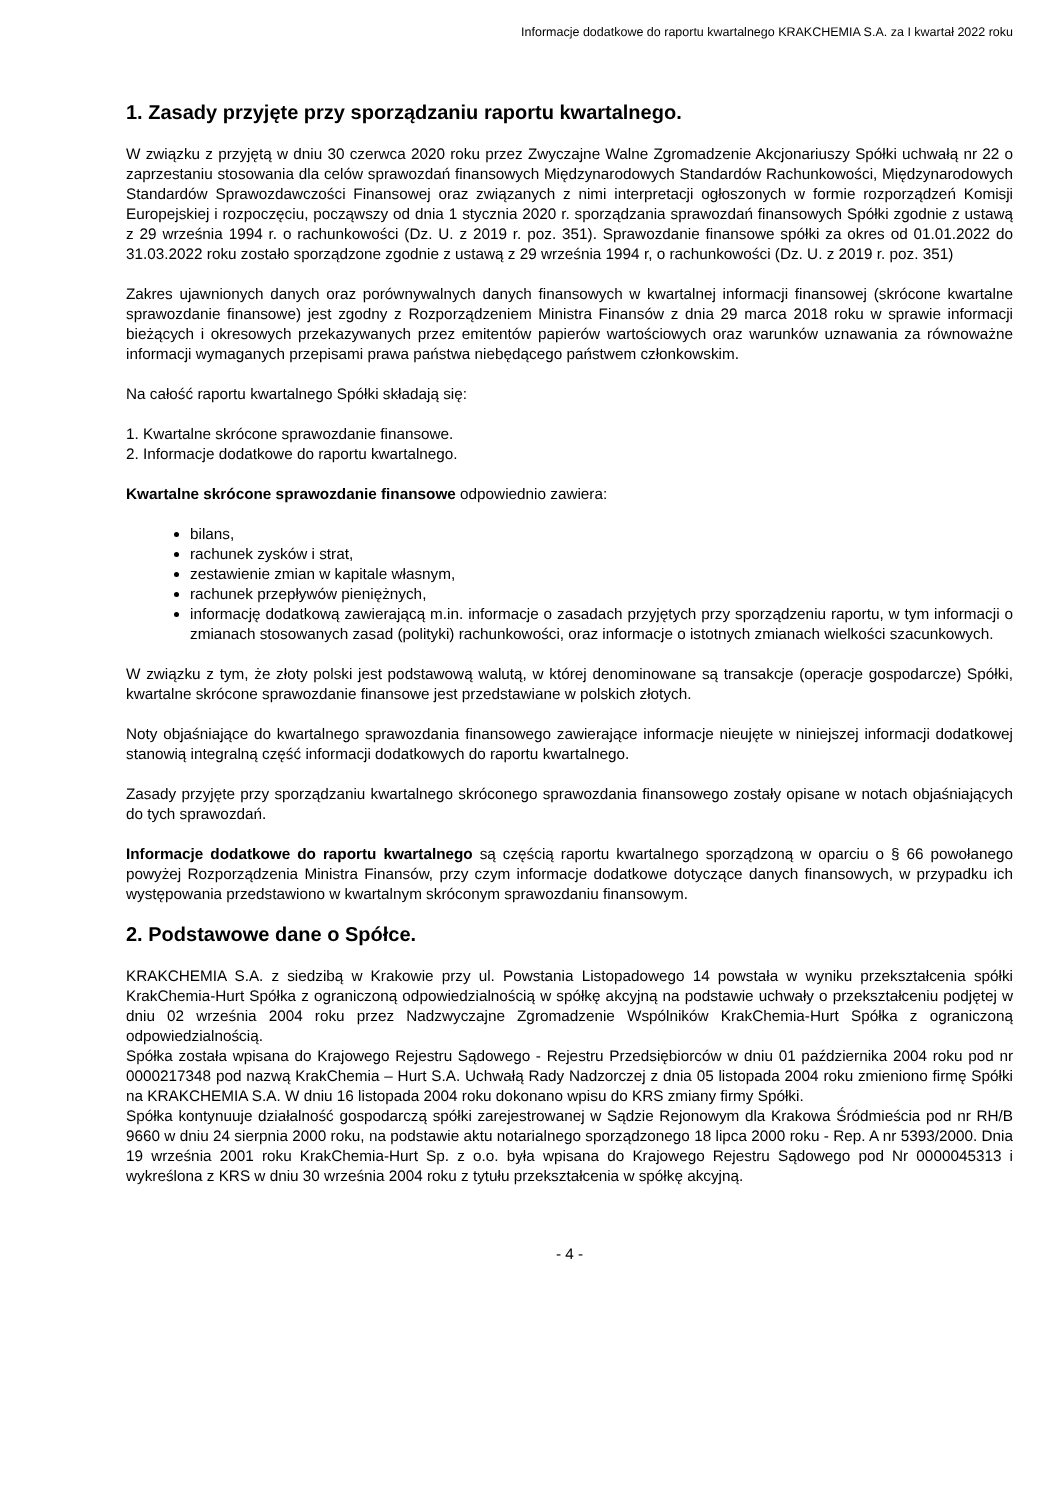Informacje dodatkowe do raportu kwartalnego KRAKCHEMIA S.A. za I kwartał 2022 roku
1. Zasady przyjęte przy sporządzaniu raportu kwartalnego.
W związku z przyjętą w dniu 30 czerwca 2020 roku przez Zwyczajne Walne Zgromadzenie Akcjonariuszy Spółki uchwałą nr 22 o zaprzestaniu stosowania dla celów sprawozdań finansowych Międzynarodowych Standardów Rachunkowości, Międzynarodowych Standardów Sprawozdawczości Finansowej oraz związanych z nimi interpretacji ogłoszonych w formie rozporządzeń Komisji Europejskiej i rozpoczęciu, począwszy od dnia 1 stycznia 2020 r. sporządzania sprawozdań finansowych Spółki zgodnie z ustawą z 29 września 1994 r. o rachunkowości (Dz. U. z 2019 r. poz. 351). Sprawozdanie finansowe spółki za okres od 01.01.2022 do 31.03.2022 roku zostało sporządzone zgodnie z ustawą z 29 września 1994 r, o rachunkowości (Dz. U. z 2019 r. poz. 351)
Zakres ujawnionych danych oraz porównywalnych danych finansowych w kwartalnej informacji finansowej (skrócone kwartalne sprawozdanie finansowe) jest zgodny z Rozporządzeniem Ministra Finansów z dnia 29 marca 2018 roku w sprawie informacji bieżących i okresowych przekazywanych przez emitentów papierów wartościowych oraz warunków uznawania za równoważne informacji wymaganych przepisami prawa państwa niebędącego państwem członkowskim.
Na całość raportu kwartalnego Spółki składają się:
1. Kwartalne skrócone sprawozdanie finansowe.
2. Informacje dodatkowe do raportu kwartalnego.
Kwartalne skrócone sprawozdanie finansowe odpowiednio zawiera:
bilans,
rachunek zysków i strat,
zestawienie zmian w kapitale własnym,
rachunek przepływów pieniężnych,
informację dodatkową zawierającą m.in. informacje o zasadach przyjętych przy sporządzeniu raportu, w tym informacji o zmianach stosowanych zasad (polityki) rachunkowości, oraz informacje o istotnych zmianach wielkości szacunkowych.
W związku z tym, że złoty polski jest podstawową walutą, w której denominowane są transakcje (operacje gospodarcze) Spółki, kwartalne skrócone sprawozdanie finansowe jest przedstawiane w polskich złotych.
Noty objaśniające do kwartalnego sprawozdania finansowego zawierające informacje nieujęte w niniejszej informacji dodatkowej stanowią integralną część informacji dodatkowych do raportu kwartalnego.
Zasady przyjęte przy sporządzaniu kwartalnego skróconego sprawozdania finansowego zostały opisane w notach objaśniających do tych sprawozdań.
Informacje dodatkowe do raportu kwartalnego są częścią raportu kwartalnego sporządzoną w oparciu o § 66 powołanego powyżej Rozporządzenia Ministra Finansów, przy czym informacje dodatkowe dotyczące danych finansowych, w przypadku ich występowania przedstawiono w kwartalnym skróconym sprawozdaniu finansowym.
2. Podstawowe dane o Spółce.
KRAKCHEMIA S.A. z siedzibą w Krakowie przy ul. Powstania Listopadowego 14 powstała w wyniku przekształcenia spółki KrakChemia-Hurt Spółka z ograniczoną odpowiedzialnością w spółkę akcyjną na podstawie uchwały o przekształceniu podjętej w dniu 02 września 2004 roku przez Nadzwyczajne Zgromadzenie Wspólników KrakChemia-Hurt Spółka z ograniczoną odpowiedzialnością.
Spółka została wpisana do Krajowego Rejestru Sądowego - Rejestru Przedsiębiorców w dniu 01 października 2004 roku pod nr 0000217348 pod nazwą KrakChemia – Hurt S.A. Uchwałą Rady Nadzorczej z dnia 05 listopada 2004 roku zmieniono firmę Spółki na KRAKCHEMIA S.A. W dniu 16 listopada 2004 roku dokonano wpisu do KRS zmiany firmy Spółki.
Spółka kontynuuje działalność gospodarczą spółki zarejestrowanej w Sądzie Rejonowym dla Krakowa Śródmieścia pod nr RH/B 9660 w dniu 24 sierpnia 2000 roku, na podstawie aktu notarialnego sporządzonego 18 lipca 2000 roku - Rep. A nr 5393/2000. Dnia 19 września 2001 roku KrakChemia-Hurt Sp. z o.o. była wpisana do Krajowego Rejestru Sądowego pod Nr 0000045313 i wykreślona z KRS w dniu 30 września 2004 roku z tytułu przekształcenia w spółkę akcyjną.
- 4 -